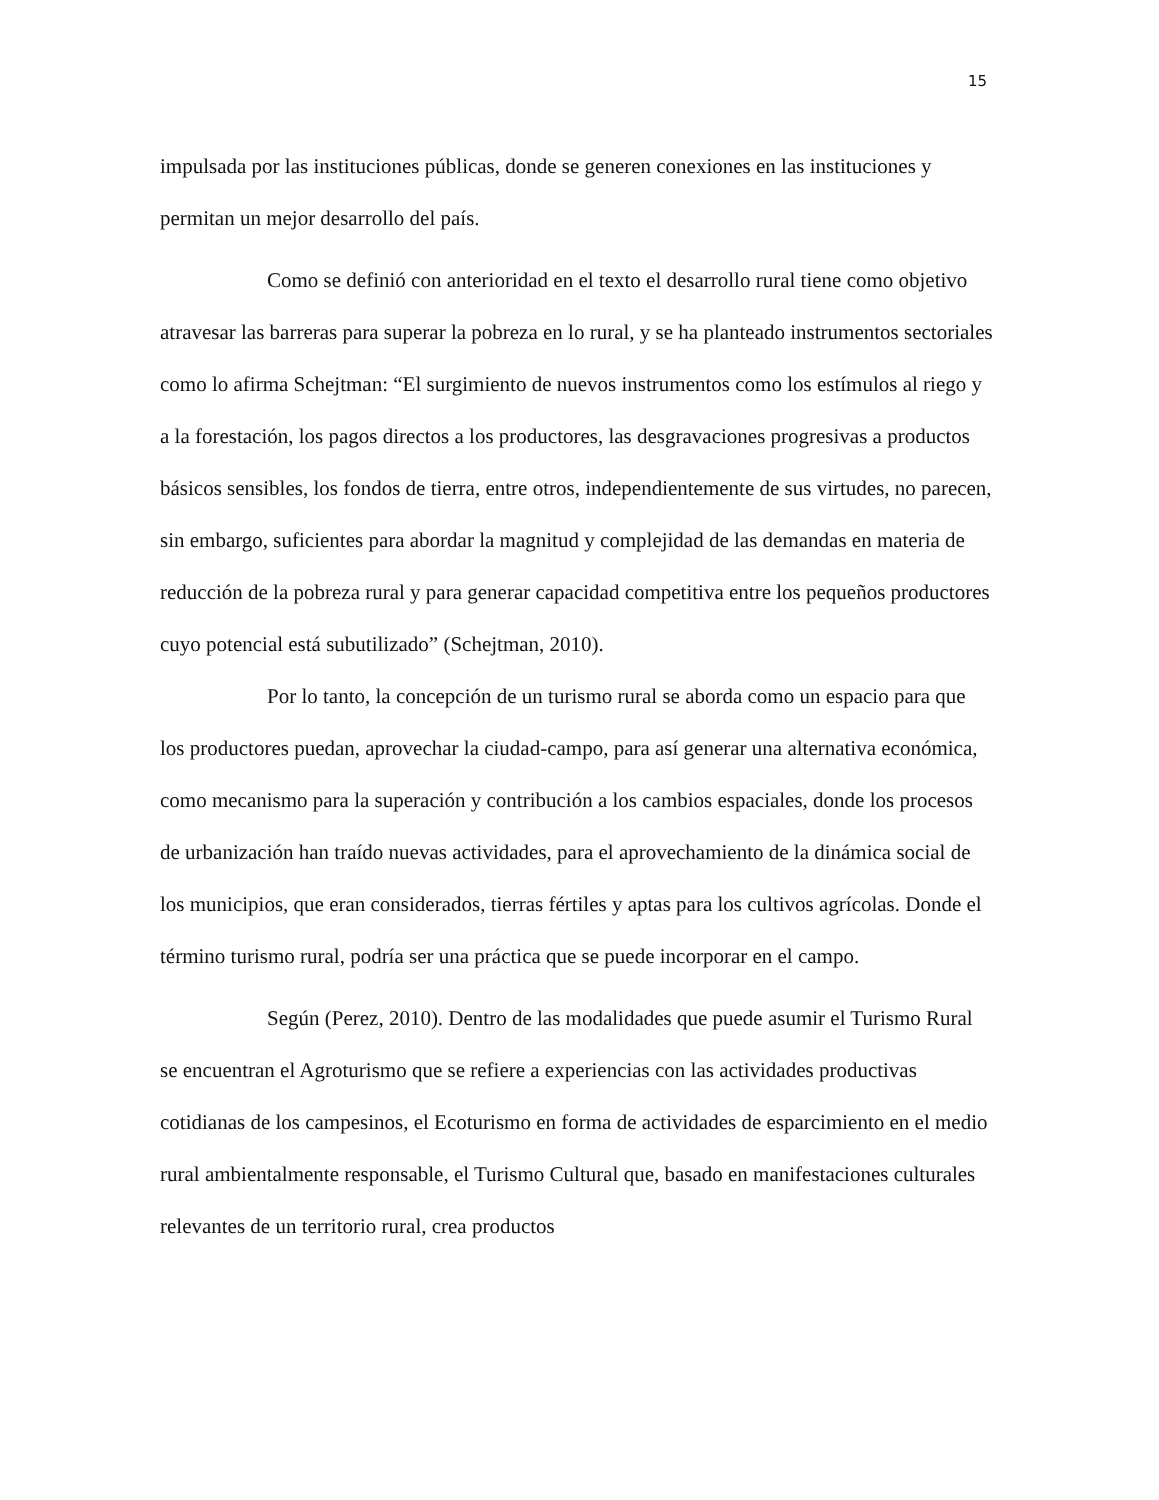15
impulsada por las instituciones públicas, donde se generen conexiones en las instituciones y permitan un mejor desarrollo del país.
Como se definió con anterioridad en el texto el desarrollo rural tiene como objetivo atravesar las barreras para superar la pobreza en lo rural, y se ha planteado instrumentos sectoriales como lo afirma Schejtman: “El surgimiento de nuevos instrumentos como los estímulos al riego y a la forestación, los pagos directos a los productores, las desgravaciones progresivas a productos básicos sensibles, los fondos de tierra, entre otros, independientemente de sus virtudes, no parecen, sin embargo, suficientes para abordar la magnitud y complejidad de las demandas en materia de reducción de la pobreza rural y para generar capacidad competitiva entre los pequeños productores cuyo potencial está subutilizado” (Schejtman, 2010).
Por lo tanto, la concepción de un turismo rural se aborda como un espacio para que los productores puedan, aprovechar la ciudad-campo, para así generar una alternativa económica, como mecanismo para la superación y contribución a los cambios espaciales, donde los procesos de urbanización han traído nuevas actividades, para el aprovechamiento de la dinámica social de los municipios, que eran considerados, tierras fértiles y aptas para los cultivos agrícolas. Donde el término turismo rural, podría ser una práctica que se puede incorporar en el campo.
Según (Perez, 2010). Dentro de las modalidades que puede asumir el Turismo Rural se encuentran el Agroturismo que se refiere a experiencias con las actividades productivas cotidianas de los campesinos, el Ecoturismo en forma de actividades de esparcimiento en el medio rural ambientalmente responsable, el Turismo Cultural que, basado en manifestaciones culturales relevantes de un territorio rural, crea productos